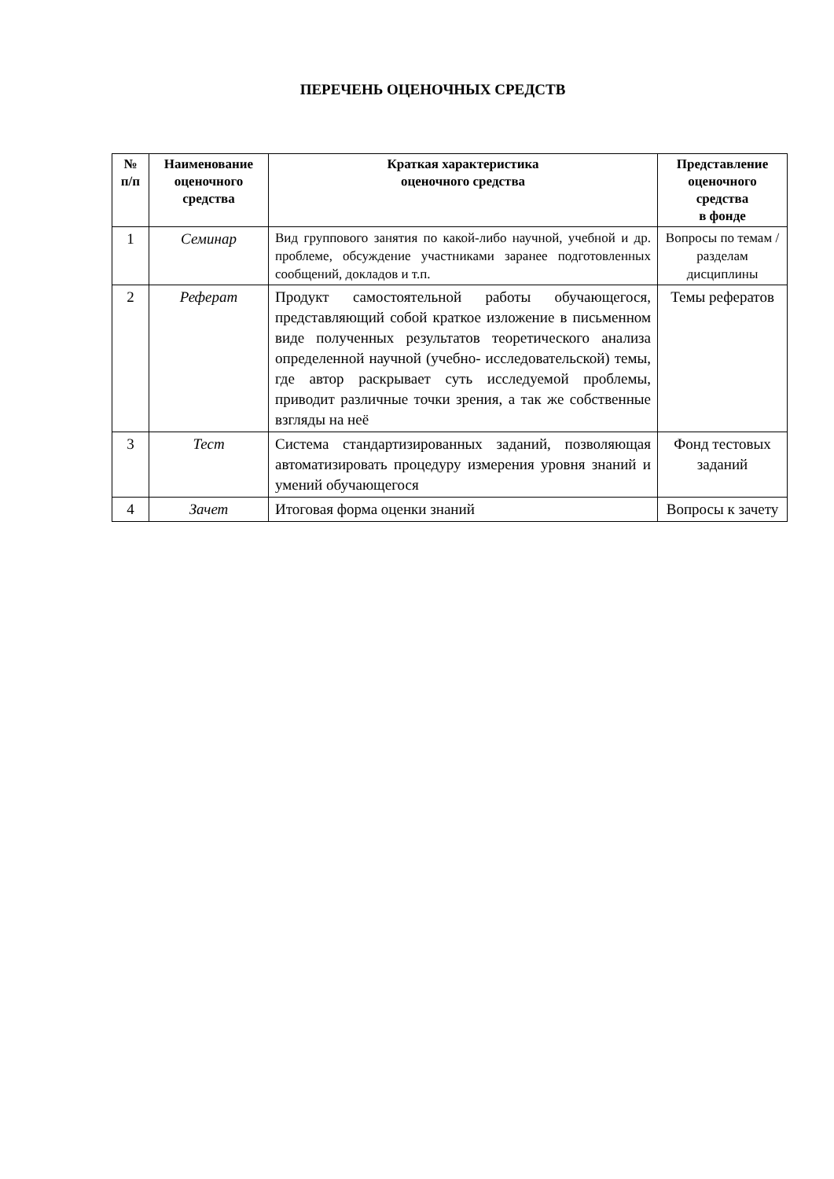ПЕРЕЧЕНЬ ОЦЕНОЧНЫХ СРЕДСТВ
| № п/п | Наименование оценочного средства | Краткая характеристика оценочного средства | Представление оценочного средства в фонде |
| --- | --- | --- | --- |
| 1 | Семинар | Вид группового занятия по какой-либо научной, учебной и др. проблеме, обсуждение участниками заранее подготовленных сообщений, докладов и т.п. | Вопросы по темам / разделам дисциплины |
| 2 | Реферат | Продукт самостоятельной работы обучающегося, представляющий собой краткое изложение в письменном виде полученных результатов теоретического анализа определенной научной (учебно- исследовательской) темы, где автор раскрывает суть исследуемой проблемы, приводит различные точки зрения, а так же собственные взгляды на неё | Темы рефератов |
| 3 | Тест | Система стандартизированных заданий, позволяющая автоматизировать процедуру измерения уровня знаний и умений обучающегося | Фонд тестовых заданий |
| 4 | Зачет | Итоговая форма оценки знаний | Вопросы к зачету |